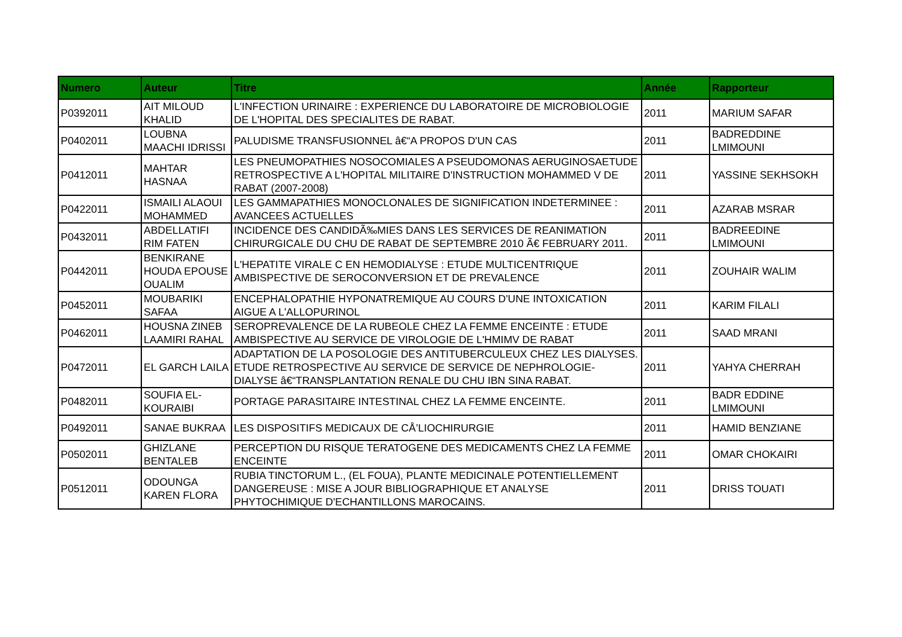| Numero | Auteur | Titre | Année | Rapporteur |
| --- | --- | --- | --- | --- |
| P0392011 | AIT MILOUD KHALID | L'INFECTION URINAIRE : EXPERIENCE DU LABORATOIRE DE MICROBIOLOGIE DE L'HOPITAL DES SPECIALITES DE RABAT. | 2011 | MARIUM SAFAR |
| P0402011 | LOUBNA MAACHI IDRISSI | PALUDISME TRANSFUSIONNEL â€“A PROPOS D'UN CAS | 2011 | BADREDDINE LMIMOUNI |
| P0412011 | MAHTAR HASNAA | LES PNEUMOPATHIES NOSOCOMIALES A PSEUDOMONAS AERUGINOSAETUDE RETROSPECTIVE A L'HOPITAL MILITAIRE D'INSTRUCTION MOHAMMED V DE RABAT (2007-2008) | 2011 | YASSINE SEKHSOKH |
| P0422011 | ISMAILI ALAOUI MOHAMMED | LES GAMMAPATHIES MONOCLONALES DE SIGNIFICATION INDETERMINEE : AVANCEES ACTUELLES | 2011 | AZARAB MSRAR |
| P0432011 | ABDELLATIFI RIM FATEN | INCIDENCE DES CANDIDÃ‰MIES DANS LES SERVICES DE REANIMATION CHIRURGICALE DU CHU DE RABAT DE SEPTEMBRE 2010 Ã€ FEBRUARY 2011. | 2011 | BADREEDINE LMIMOUNI |
| P0442011 | BENKIRANE HOUDA EPOUSE OUALIM | L'HEPATITE VIRALE C EN HEMODIALYSE : ETUDE MULTICENTRIQUE AMBISPECTIVE DE SEROCONVERSION ET DE PREVALENCE | 2011 | ZOUHAIR WALIM |
| P0452011 | MOUBARIKI SAFAA | ENCEPHALOPATHIE HYPONATREMIQUE AU COURS D'UNE INTOXICATION AIGUE A L'ALLOPURINOL | 2011 | KARIM FILALI |
| P0462011 | HOUSNA ZINEB LAAMIRI RAHAL | SEROPREVALENCE DE LA RUBEOLE CHEZ LA FEMME ENCEINTE : ETUDE AMBISPECTIVE AU SERVICE DE VIROLOGIE DE L'HMIMV DE RABAT | 2011 | SAAD MRANI |
| P0472011 | EL GARCH LAILA | ADAPTATION DE LA POSOLOGIE DES ANTITUBERCULEUX CHEZ LES DIALYSES. ETUDE RETROSPECTIVE AU SERVICE DE SERVICE DE NEPHROLOGIE- DIALYSE â€“TRANSPLANTATION RENALE DU CHU IBN SINA RABAT. | 2011 | YAHYA CHERRAH |
| P0482011 | SOUFIA EL-KOURAIBI | PORTAGE PARASITAIRE INTESTINAL CHEZ LA FEMME ENCEINTE. | 2011 | BADR EDDINE LMIMOUNI |
| P0492011 | SANAE BUKRAA | LES DISPOSITIFS MEDICAUX DE CÅ’LIOCHIRURGIE | 2011 | HAMID BENZIANE |
| P0502011 | GHIZLANE BENTALEB | PERCEPTION DU RISQUE TERATOGENE DES MEDICAMENTS CHEZ LA FEMME ENCEINTE | 2011 | OMAR CHOKAIRI |
| P0512011 | ODOUNGA KAREN FLORA | RUBIA TINCTORUM L., (EL FOUA), PLANTE MEDICINALE POTENTIELLEMENT DANGEREUSE : MISE A JOUR BIBLIOGRAPHIQUE ET ANALYSE PHYTOCHIMIQUE D'ECHANTILLONS MAROCAINS. | 2011 | DRISS TOUATI |